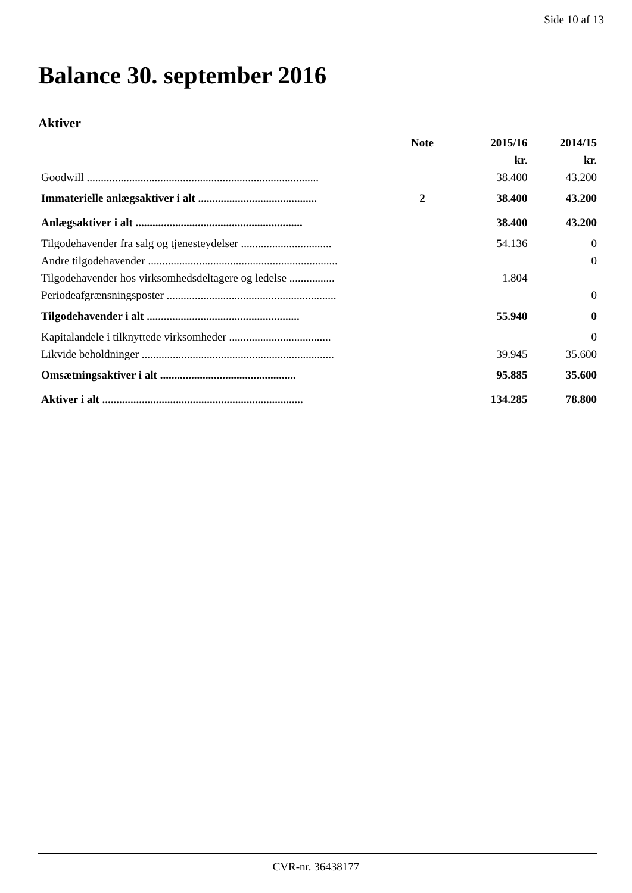Side 10 af 13
Balance 30. september 2016
Aktiver
| | Note | 2015/16 | 2014/15 |
| --- | --- | --- | --- |
| | | kr. | kr. |
| Goodwill .................................................................................. | | 38.400 | 43.200 |
| Immaterielle anlægsaktiver i alt .......................................... | 2 | 38.400 | 43.200 |
| Anlægsaktiver i alt ........................................................... | | 38.400 | 43.200 |
| Tilgodehavender fra salg og tjenesteydelser ................................ | | 54.136 | 0 |
| Andre tilgodehavender ................................................................... | | | 0 |
| Tilgodehavender hos virksomhedsdeltagere og ledelse ................ | | 1.804 | |
| Periodeafgrænsningsposter ............................................................ | | | 0 |
| Tilgodehavender i alt ...................................................... | | 55.940 | 0 |
| Kapitalandele i tilknyttede virksomheder .................................... | | | 0 |
| Likvide beholdninger .................................................................... | | 39.945 | 35.600 |
| Omsætningsaktiver i alt ................................................ | | 95.885 | 35.600 |
| Aktiver i alt ....................................................................... | | 134.285 | 78.800 |
CVR-nr. 36438177